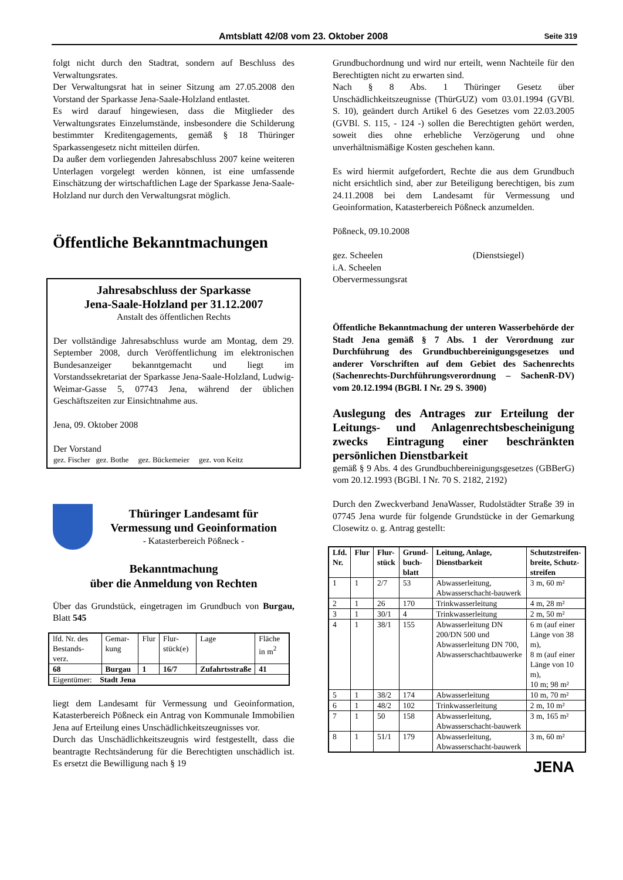Amtsblatt 42/08 vom 23. Oktober 2008 Seite 319
folgt nicht durch den Stadtrat, sondern auf Beschluss des Verwaltungsrates.
Der Verwaltungsrat hat in seiner Sitzung am 27.05.2008 den Vorstand der Sparkasse Jena-Saale-Holzland entlastet.
Es wird darauf hingewiesen, dass die Mitglieder des Verwaltungsrates Einzelumstände, insbesondere die Schilderung bestimmter Kreditengagements, gemäß § 18 Thüringer Sparkassengesetz nicht mitteilen dürfen.
Da außer dem vorliegenden Jahresabschluss 2007 keine weiteren Unterlagen vorgelegt werden können, ist eine umfassende Einschätzung der wirtschaftlichen Lage der Sparkasse Jena-Saale-Holzland nur durch den Verwaltungsrat möglich.
Öffentliche Bekanntmachungen
Jahresabschluss der Sparkasse
Jena-Saale-Holzland per 31.12.2007
Anstalt des öffentlichen Rechts
Der vollständige Jahresabschluss wurde am Montag, dem 29. September 2008, durch Veröffentlichung im elektronischen Bundesanzeiger bekanntgemacht und liegt im Vorstandssekretariat der Sparkasse Jena-Saale-Holzland, Ludwig-Weimar-Gasse 5, 07743 Jena, während der üblichen Geschäftszeiten zur Einsichtnahme aus.
Jena, 09. Oktober 2008
Der Vorstand
gez. Fischer gez. Bothe gez. Bückemeier gez. von Keitz
Thüringer Landesamt für
Vermessung und Geoinformation
- Katasterbereich Pößneck -
Bekanntmachung
über die Anmeldung von Rechten
Über das Grundstück, eingetragen im Grundbuch von Burgau, Blatt 545
| lfd. Nr. des Bestands-verz. | Gemar-kung | Flur | Flur-stück(e) | Lage | Fläche in m<sup>2</sup> |
| 68 | Burgau | 1 | 16/7 | Zufahrtsstraße | 41 |
| Eigentümer: Stadt Jena | | | | | |
liegt dem Landesamt für Vermessung und Geoinformation, Katasterbereich Pößneck ein Antrag von Kommunale Immobilien Jena auf Erteilung eines Unschädlichkeitszeugnisses vor.
Durch das Unschädlichkeitszeugnis wird festgestellt, dass die beantragte Rechtsänderung für die Berechtigten unschädlich ist. Es ersetzt die Bewilligung nach § 19
Grundbuchordnung und wird nur erteilt, wenn Nachteile für den Berechtigten nicht zu erwarten sind.
Nach § 8 Abs. 1 Thüringer Gesetz über Unschädlichkeitszeugnisse (ThürGUZ) vom 03.01.1994 (GVBl. S. 10), geändert durch Artikel 6 des Gesetzes vom 22.03.2005 (GVBl. S. 115, - 124 -) sollen die Berechtigten gehört werden, soweit dies ohne erhebliche Verzögerung und ohne unverhältnismäßige Kosten geschehen kann.
Es wird hiermit aufgefordert, Rechte die aus dem Grundbuch nicht ersichtlich sind, aber zur Beteiligung berechtigen, bis zum 24.11.2008 bei dem Landesamt für Vermessung und Geoinformation, Katasterbereich Pößneck anzumelden.
Pößneck, 09.10.2008
gez. Scheelen (Dienstsiegel)
i.A. Scheelen
Obervermessungsrat
Öffentliche Bekanntmachung der unteren Wasserbehörde der Stadt Jena gemäß § 7 Abs. 1 der Verordnung zur Durchführung des Grundbuchbereinigungsgesetzes und anderer Vorschriften auf dem Gebiet des Sachenrechts (Sachenrechts-Durchführungsverordnung – SachenR-DV) vom 20.12.1994 (BGBl. I Nr. 29 S. 3900)
Auslegung des Antrages zur Erteilung der Leitungs- und Anlagenrechtsbescheinigung zwecks Eintragung einer beschränkten persönlichen Dienstbarkeit
gemäß § 9 Abs. 4 des Grundbuchbereinigungsgesetzes (GBBerG) vom 20.12.1993 (BGBl. I Nr. 70 S. 2182, 2192)
Durch den Zweckverband JenaWasser, Rudolstädter Straße 39 in 07745 Jena wurde für folgende Grundstücke in der Gemarkung Closewitz o. g. Antrag gestellt:
| Lfd. Nr. | Flur | Flur-stück | Grund-buch-blatt | Leitung, Anlage, Dienstbarkeit | Schutzstreifen-breite, Schutz-streifen |
| --- | --- | --- | --- | --- | --- |
| 1 | 1 | 2/7 | 53 | Abwasserleitung, Abwasserschacht-bauwerk | 3 m, 60 m² |
| 2 | 1 | 26 | 170 | Trinkwasserleitung | 4 m, 28 m² |
| 3 | 1 | 30/1 | 4 | Trinkwasserleitung | 2 m, 50 m² |
| 4 | 1 | 38/1 | 155 | Abwasserleitung DN 200/DN 500 und Abwasserleitung DN 700, Abwasserschachtbauwerke | 6 m (auf einer Länge von 38 m), 8 m (auf einer Länge von 10 m), 10 m; 98 m² |
| 5 | 1 | 38/2 | 174 | Abwasserleitung | 10 m, 70 m² |
| 6 | 1 | 48/2 | 102 | Trinkwasserleitung | 2 m, 10 m² |
| 7 | 1 | 50 | 158 | Abwasserleitung, Abwasserschacht-bauwerk | 3 m, 165 m² |
| 8 | 1 | 51/1 | 179 | Abwasserleitung, Abwasserschacht-bauwerk | 3 m, 60 m² |
JENA